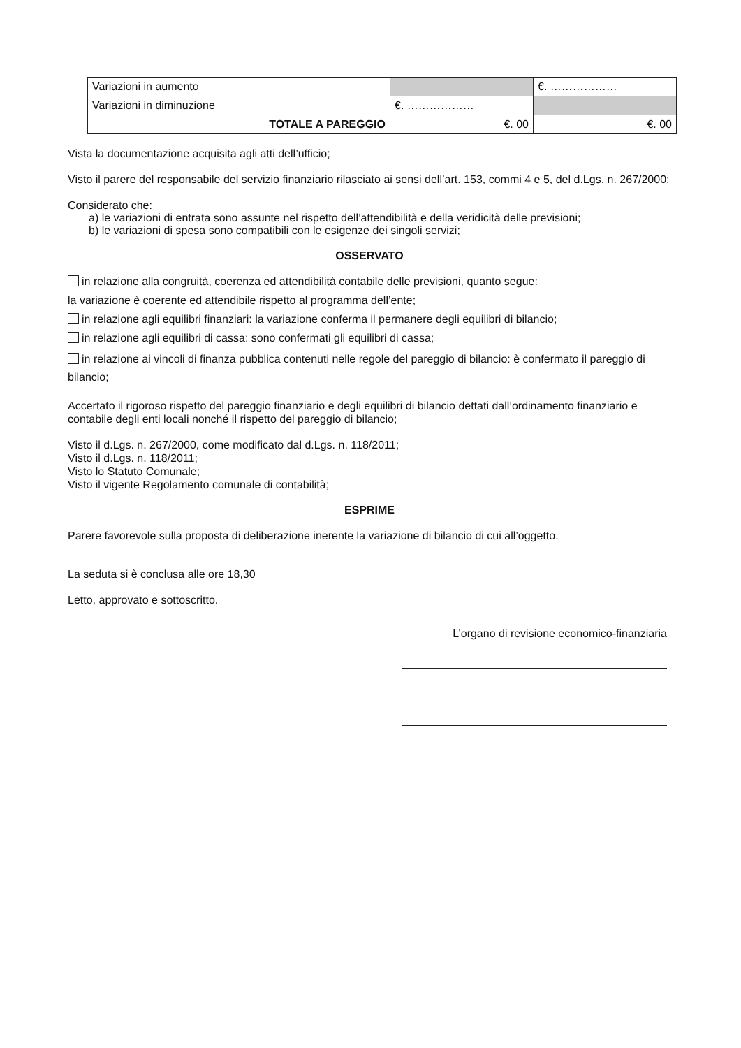| Variazioni in aumento | | €. ……………… |
| Variazioni in diminuzione | €. ……………… | |
| TOTALE A PAREGGIO | €. 00 | €. 00 |
Vista la documentazione acquisita agli atti dell’ufficio;
Visto il parere del responsabile del servizio finanziario rilasciato ai sensi dell’art. 153, commi 4 e 5, del d.Lgs. n. 267/2000;
Considerato che:
a) le variazioni di entrata sono assunte nel rispetto dell’attendibilità e della veridicità delle previsioni;
b) le variazioni di spesa sono compatibili con le esigenze dei singoli servizi;
OSSERVATO
in relazione alla congruità, coerenza ed attendibilità contabile delle previsioni, quanto segue:
la variazione è coerente ed attendibile rispetto al programma dell’ente;
in relazione agli equilibri finanziari: la variazione conferma il permanere degli equilibri di bilancio;
in relazione agli equilibri di cassa: sono confermati gli equilibri di cassa;
in relazione ai vincoli di finanza pubblica contenuti nelle regole del pareggio di bilancio: è confermato il pareggio di bilancio;
Accertato il rigoroso rispetto del pareggio finanziario e degli equilibri di bilancio dettati dall’ordinamento finanziario e contabile degli enti locali nonché il rispetto del pareggio di bilancio;
Visto il d.Lgs. n. 267/2000, come modificato dal d.Lgs. n. 118/2011;
Visto il d.Lgs. n. 118/2011;
Visto lo Statuto Comunale;
Visto il vigente Regolamento comunale di contabilità;
ESPRIME
Parere favorevole sulla proposta di deliberazione inerente la variazione di bilancio di cui all’oggetto.
La seduta si è conclusa alle ore 18,30
Letto, approvato e sottoscritto.
L’organo di revisione economico-finanziaria